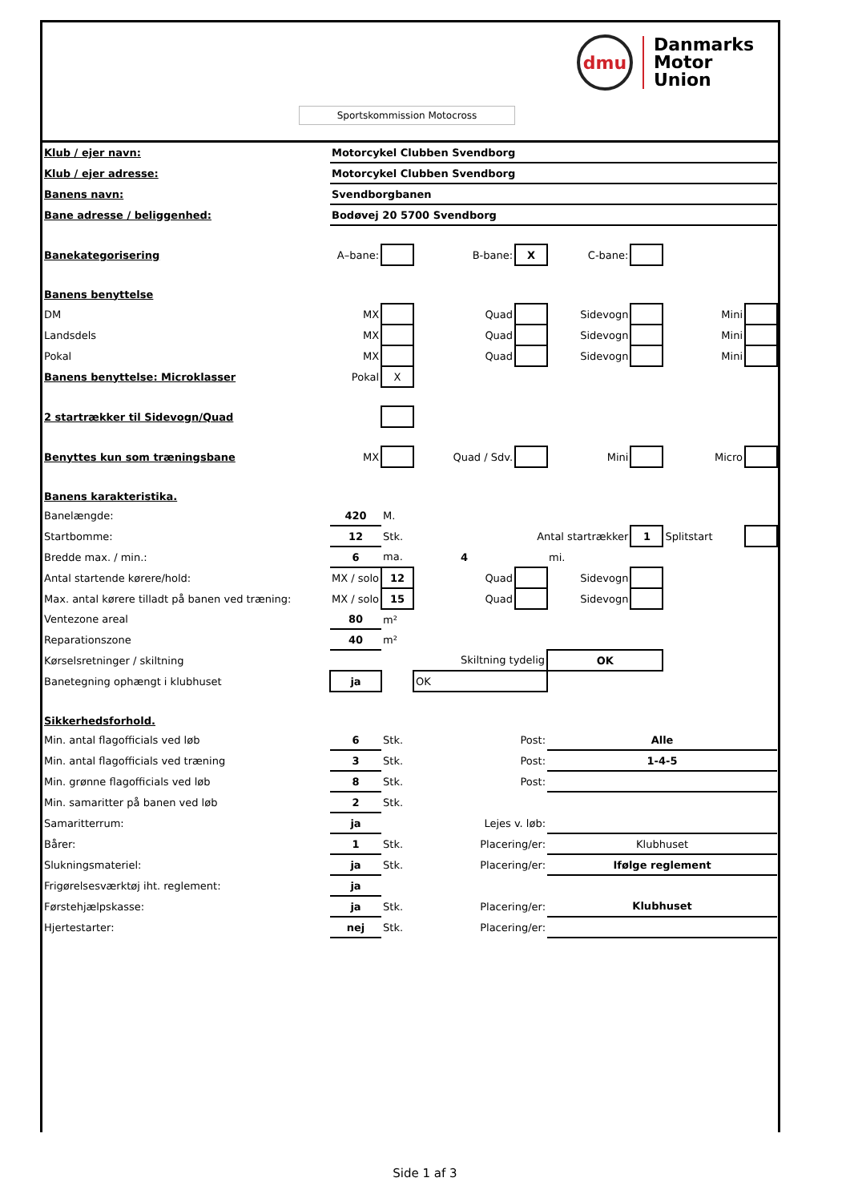dmu
Danmarks
Motor
Union
Sportskommission Motocross
| Klub / ejer navn: | Motorcykel Clubben Svendborg | | | | | | | |
| Klub / ejer adresse: | Motorcykel Clubben Svendborg | | | | | | | |
| Banens navn: | Svendborgbanen | | | | | | | |
| Bane adresse / beliggenhed: | Bodøvej 20 5700 Svendborg | | | | | | | |
| Banekategorisering | A–bane: | | B-bane: | X | C-bane: | | | |
| Banens benyttelse | | | | | | | | |
| DM | MX | | Quad | | Sidevogn | | Mini | |
| Landsdels | MX | | Quad | | Sidevogn | | Mini | |
| Pokal | MX | | Quad | | Sidevogn | | Mini | |
| Banens benyttelse: Microklasser | Pokal | X | | | | | | |
| 2 startrækker til Sidevogn/Quad | | | | | | | | |
| Benyttes kun som træningsbane | MX | | Quad / Sdv. | | Mini | | Micro | |
| Banens karakteristika. | | | | | | | | |
| Banelængde: | 420 | M. | | | | | | |
| Startbomme: | 12 | Stk. | Antal startrækker | | | 1 | Splitstart | |
| Bredde max. / min.: | 6 | ma. | 4 | | mi. | | | |
| Antal startende kørere/hold: | MX / solo | 12 | Quad | | Sidevogn | | | |
| Max. antal kørere tilladt på banen ved træning: | MX / solo | 15 | Quad | | Sidevogn | | | |
| Ventezone areal | 80 | m² | | | | | | |
| Reparationszone | 40 | m² | | | | | | |
| Kørselsretninger / skiltning | | | Skiltning tydelig | | OK | | | |
| Banetegning ophængt i klubhuset | ja | | OK | | | | | |
| Sikkerhedsforhold. | | | | | | | | |
| Min. antal flagofficials ved løb | 6 | Stk. | Post: | | Alle | | | |
| Min. antal flagofficials ved træning | 3 | Stk. | Post: | | 1-4-5 | | | |
| Min. grønne flagofficials ved løb | 8 | Stk. | Post: | | | | | |
| Min. samaritter på banen ved løb | 2 | Stk. | | | | | | |
| Samaritterrum: | ja | | Lejes v. løb: | | | | | |
| Bårer: | 1 | Stk. | Placering/er: | | Klubhuset | | | |
| Slukningsmateriel: | ja | Stk. | Placering/er: | | Ifølge reglement | | | |
| Frigørelsesværktøj iht. reglement: | ja | | | | | | | |
| Førstehjælpskasse: | ja | Stk. | Placering/er: | | Klubhuset | | | |
| Hjertestarter: | nej | Stk. | Placering/er: | | | | | |
Side 1 af 3